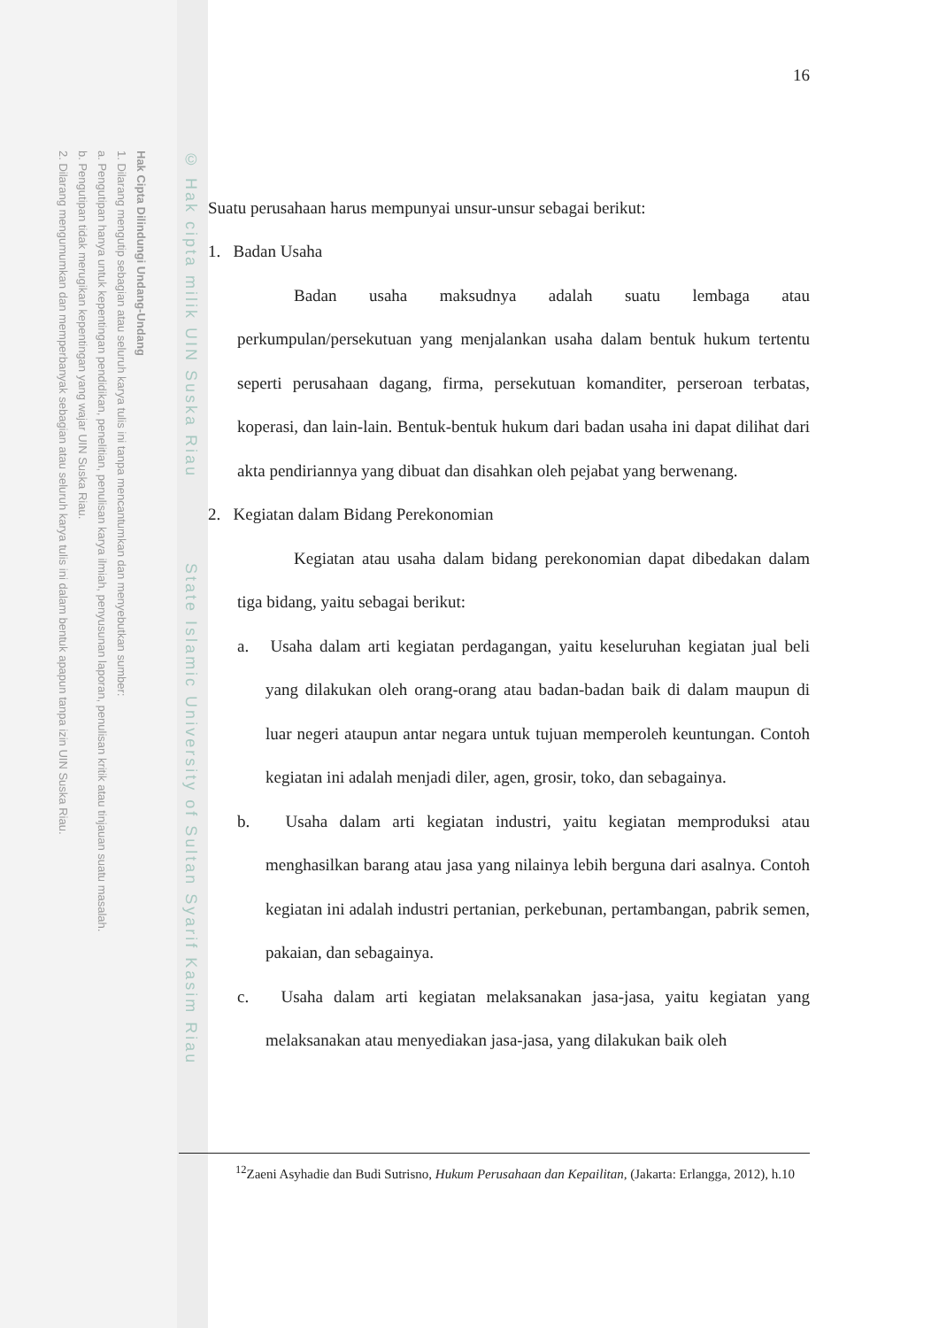Hak Cipta Dilindungi Undang-Undang
1. Dilarang mengutip sebagian atau seluruh karya tulis ini tanpa mencantumkan dan menyebutkan sumber:
a. Pengutipan hanya untuk kepentingan pendidikan, penelitian, penulisan karya ilmiah, penyusunan laporan, penulisan kritik atau tinjauan suatu masalah.
b. Pengutipan tidak merugikan kepentingan yang wajar UIN Suska Riau.
2. Dilarang mengumumkan dan memperbanyak sebagian atau seluruh karya tulis ini dalam bentuk apapun tanpa izin UIN Suska Riau.
© Hak cipta milik UIN Suska Riau State Islamic University of Sultan Syarif Kasim Riau
16
Suatu perusahaan harus mempunyai unsur-unsur sebagai berikut:
1. Badan Usaha
Badan usaha maksudnya adalah suatu lembaga atau perkumpulan/persekutuan yang menjalankan usaha dalam bentuk hukum tertentu seperti perusahaan dagang, firma, persekutuan komanditer, perseroan terbatas, koperasi, dan lain-lain. Bentuk-bentuk hukum dari badan usaha ini dapat dilihat dari akta pendiriannya yang dibuat dan disahkan oleh pejabat yang berwenang.
2. Kegiatan dalam Bidang Perekonomian
Kegiatan atau usaha dalam bidang perekonomian dapat dibedakan dalam tiga bidang, yaitu sebagai berikut:
a. Usaha dalam arti kegiatan perdagangan, yaitu keseluruhan kegiatan jual beli yang dilakukan oleh orang-orang atau badan-badan baik di dalam maupun di luar negeri ataupun antar negara untuk tujuan memperoleh keuntungan. Contoh kegiatan ini adalah menjadi diler, agen, grosir, toko, dan sebagainya.
b. Usaha dalam arti kegiatan industri, yaitu kegiatan memproduksi atau menghasilkan barang atau jasa yang nilainya lebih berguna dari asalnya. Contoh kegiatan ini adalah industri pertanian, perkebunan, pertambangan, pabrik semen, pakaian, dan sebagainya.
c. Usaha dalam arti kegiatan melaksanakan jasa-jasa, yaitu kegiatan yang melaksanakan atau menyediakan jasa-jasa, yang dilakukan baik oleh
<sup>12</sup> Zaeni Asyhadie dan Budi Sutrisno, Hukum Perusahaan dan Kepailitan, (Jakarta: Erlangga, 2012), h.10